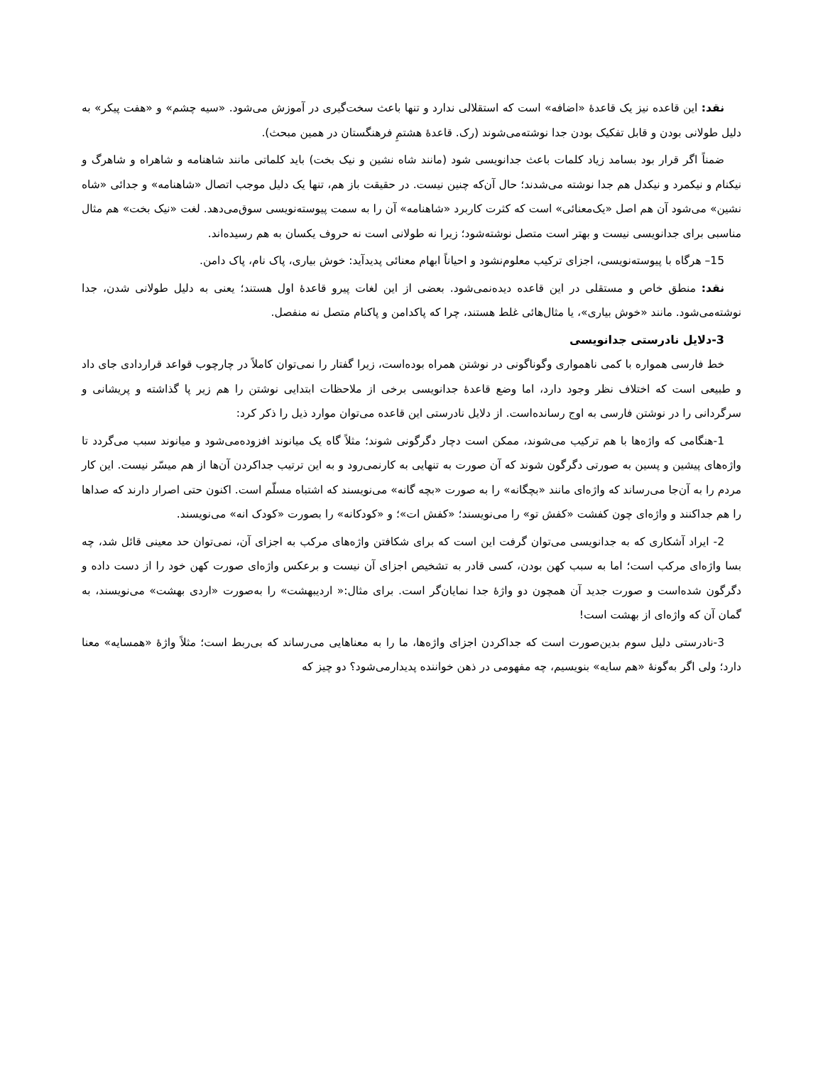نقد: این قاعده نیز یک قاعدهٔ «اضافه» است که استقلالی ندارد و تنها باعث سخت‌گیری در آموزش می‌شود. «سیه چشم» و «هفت پیکر» به دلیل طولانی بودن و قابل تفکیک بودن جدا نوشته‌می‌شوند (رک. قاعدهٔ هشتمِ فرهنگستان در همین مبحث).
ضمناً اگر قرار بود بسامد زیاد کلمات باعث جدانویسی شود (مانند شاه نشین و نیک بخت) باید کلماتی مانند شاهنامه و شاهراه و شاهرگ و نیکنام و نیکمرد و نیکدل هم جدا نوشته می‌شدند؛ حال آن‌که چنین نیست. در حقیقت باز هم، تنها یک دلیل موجب اتصال «شاهنامه» و جدائی «شاه نشین» می‌شود آن هم اصل «یک‌معنائی» است که کثرت کاربرد «شاهنامه» آن را به سمت پیوسته‌نویسی سوق‌می‌دهد. لغت «نیک بخت» هم مثال مناسبی برای جدانویسی نیست و بهتر است متصل نوشته‌شود؛ زیرا نه طولانی است نه حروف یکسان به هم رسیده‌اند.
15– هرگاه با پیوسته‌نویسی، اجزای ترکیب معلوم‌نشود و احیاناً ابهام معنائی پدیدآید: خوش بیاری، پاک نام، پاک دامن.
نقد: منطق خاص و مستقلی در این قاعده دیده‌نمی‌شود. بعضی از این لغات پیرو قاعدهٔ اول هستند؛ یعنی به دلیل طولانی شدن، جدا نوشته‌می‌شود. مانند «خوش بیاری»، یا مثال‌هائی غلط هستند، چرا که پاکدامن و پاکنام متصل نه منفصل.
3-دلایل نادرستی جدانویسی
خط فارسی همواره با کمی ناهمواری وگوناگونی در نوشتن همراه بوده‌است، زیرا گفتار را نمی‌توان کاملاً در چارچوب قواعد قراردادی جای داد و طبیعی است که اختلاف نظر وجود دارد، اما وضع قاعدهٔ جدانویسی برخی از ملاحظات ابتدایی نوشتن را هم زیر پا گذاشته و پریشانی و سرگردانی را در نوشتن فارسی به اوج رسانده‌است. از دلایل نادرستی این قاعده می‌توان موارد ذیل را ذکر کرد:
1-هنگامی که واژه‌ها با هم ترکیب می‌شوند، ممکن است دچار دگرگونی شوند؛ مثلاً گاه یک میانوند افزوده‌می‌شود و میانوند سبب می‌گردد تا واژه‌های پیشین و پسین به صورتی دگرگون شوند که آن صورت به تنهایی به کارنمی‌رود و به این ترتیب جداکردن آن‌ها از هم میسّر نیست. این کار مردم را به آن‌جا می‌رساند که واژه‌ای مانند «بچگانه» را به صورت «بچه گانه» می‌نویسند که اشتباه مسلّم است. اکنون حتی اصرار دارند که صداها را هم جداکنند و واژه‌ای چون کفشت «کفش تو» را می‌نویسند؛ «کفش ات»؛ و «کودکانه» را بصورت «کودک انه» می‌نویسند.
2- ایراد آشکاری که به جدانویسی می‌توان گرفت این است که برای شکافتن واژه‌های مرکب به اجزای آن، نمی‌توان حد معینی قائل شد، چه بسا واژه‌ای مرکب است؛ اما به سبب کهن بودن، کسی قادر به تشخیص اجزای آن نیست و برعکس واژه‌ای صورت کهن خود را از دست داده و دگرگون شده‌است و صورت جدید آن همچون دو واژهٔ جدا نمایان‌گر است. برای مثال:« اردیبهشت» را به‌صورت «اردی بهشت» می‌نویسند، به گمان آن که واژه‌ای از بهشت است!
3-نادرستی دلیل سوم بدین‌صورت است که جداکردن اجزای واژه‌ها، ما را به معناهایی می‌رساند که بی‌ربط است؛ مثلاً واژهٔ «همسایه» معنا دارد؛ ولی اگر به‌گونهٔ «هم سایه» بنویسیم، چه مفهومی در ذهن خواننده پدیدارمی‌شود؟ دو چیز که